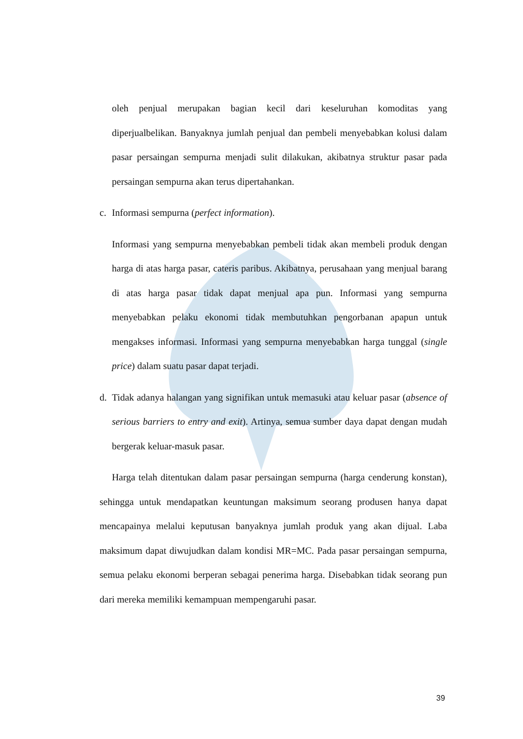oleh penjual merupakan bagian kecil dari keseluruhan komoditas yang diperjualbelikan. Banyaknya jumlah penjual dan pembeli menyebabkan kolusi dalam pasar persaingan sempurna menjadi sulit dilakukan, akibatnya struktur pasar pada persaingan sempurna akan terus dipertahankan.
c. Informasi sempurna (perfect information).
Informasi yang sempurna menyebabkan pembeli tidak akan membeli produk dengan harga di atas harga pasar, cateris paribus. Akibatnya, perusahaan yang menjual barang di atas harga pasar tidak dapat menjual apa pun. Informasi yang sempurna menyebabkan pelaku ekonomi tidak membutuhkan pengorbanan apapun untuk mengakses informasi. Informasi yang sempurna menyebabkan harga tunggal (single price) dalam suatu pasar dapat terjadi.
d. Tidak adanya halangan yang signifikan untuk memasuki atau keluar pasar (absence of serious barriers to entry and exit). Artinya, semua sumber daya dapat dengan mudah bergerak keluar-masuk pasar.
Harga telah ditentukan dalam pasar persaingan sempurna (harga cenderung konstan), sehingga untuk mendapatkan keuntungan maksimum seorang produsen hanya dapat mencapainya melalui keputusan banyaknya jumlah produk yang akan dijual. Laba maksimum dapat diwujudkan dalam kondisi MR=MC. Pada pasar persaingan sempurna, semua pelaku ekonomi berperan sebagai penerima harga. Disebabkan tidak seorang pun dari mereka memiliki kemampuan mempengaruhi pasar.
39